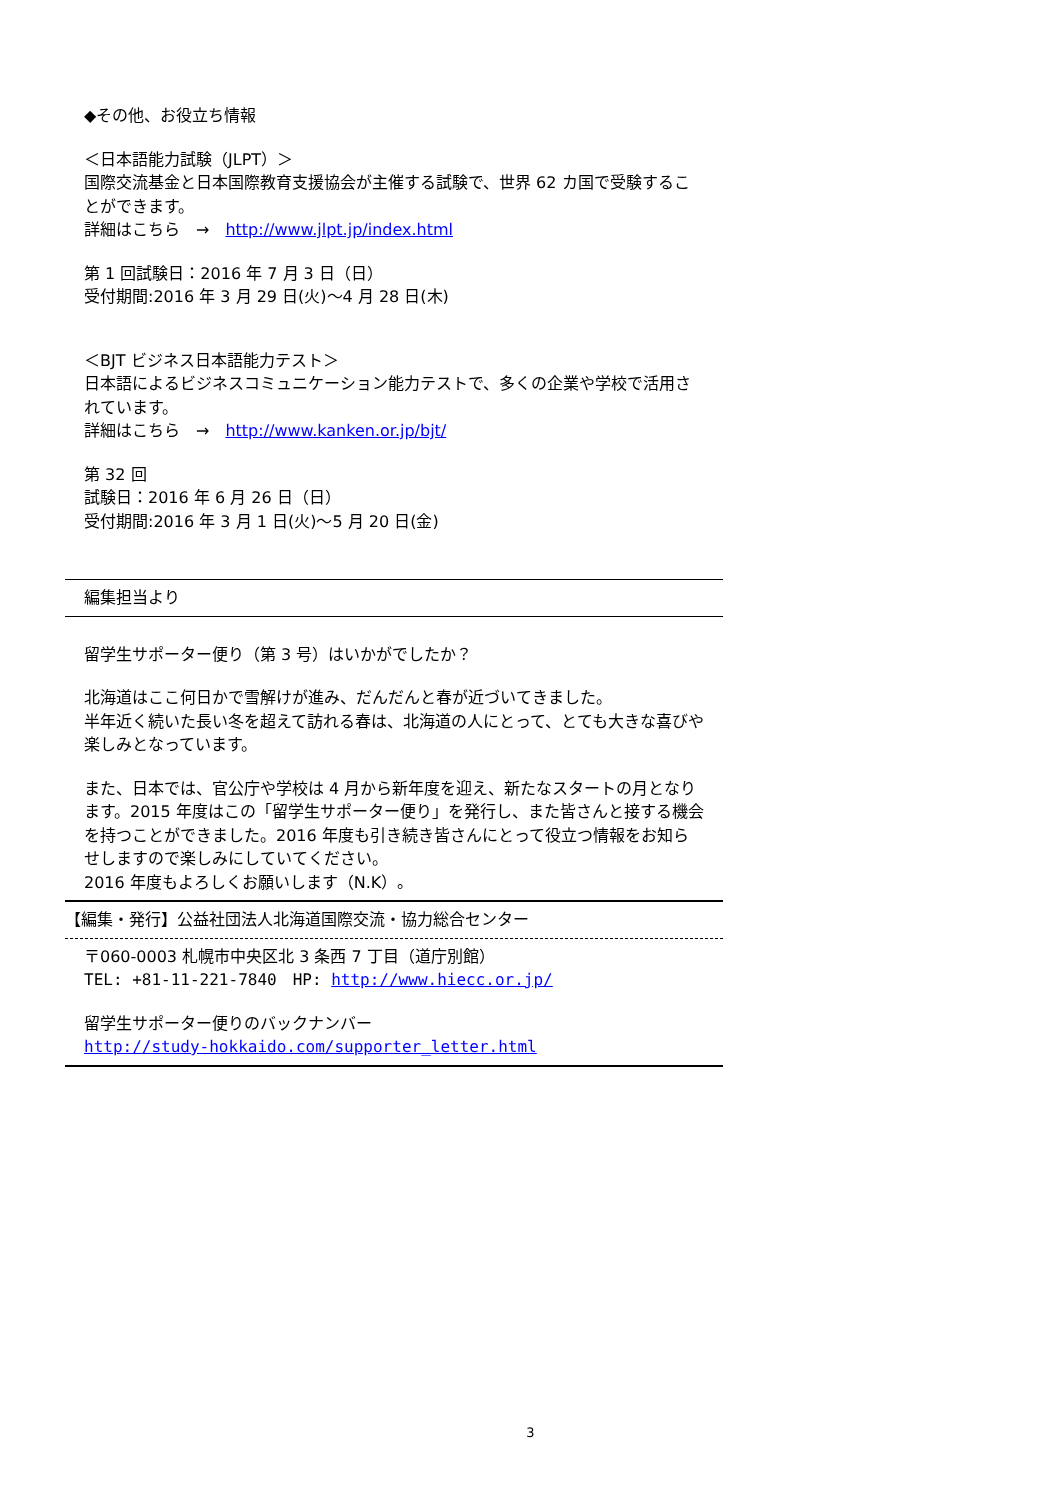◆その他、お役立ち情報
＜日本語能力試験（JLPT）＞
国際交流基金と日本国際教育支援協会が主催する試験で、世界 62 カ国で受験することができます。
詳細はこちら　→　http://www.jlpt.jp/index.html
第 1 回試験日：2016 年 7 月 3 日（日）
受付期間:2016 年 3 月 29 日(火)～4 月 28 日(木)
＜BJT ビジネス日本語能力テスト＞
日本語によるビジネスコミュニケーション能力テストで、多くの企業や学校で活用されています。
詳細はこちら　→　http://www.kanken.or.jp/bjt/
第 32 回
試験日：2016 年 6 月 26 日（日）
受付期間:2016 年 3 月 1 日(火)～5 月 20 日(金)
編集担当より
留学生サポーター便り（第 3 号）はいかがでしたか？
北海道はここ何日かで雪解けが進み、だんだんと春が近づいてきました。
半年近く続いた長い冬を超えて訪れる春は、北海道の人にとって、とても大きな喜びや楽しみとなっています。
また、日本では、官公庁や学校は 4 月から新年度を迎え、新たなスタートの月となります。2015 年度はこの「留学生サポーター便り」を発行し、また皆さんと接する機会を持つことができました。2016 年度も引き続き皆さんにとって役立つ情報をお知らせしますので楽しみにしていてください。
2016 年度もよろしくお願いします（N.K）。
【編集・発行】公益社団法人北海道国際交流・協力総合センター
〒060-0003 札幌市中央区北 3 条西 7 丁目（道庁別館）
TEL: +81-11-221-7840　HP: http://www.hiecc.or.jp/
留学生サポーター便りのバックナンバー
http://study-hokkaido.com/supporter_letter.html
3